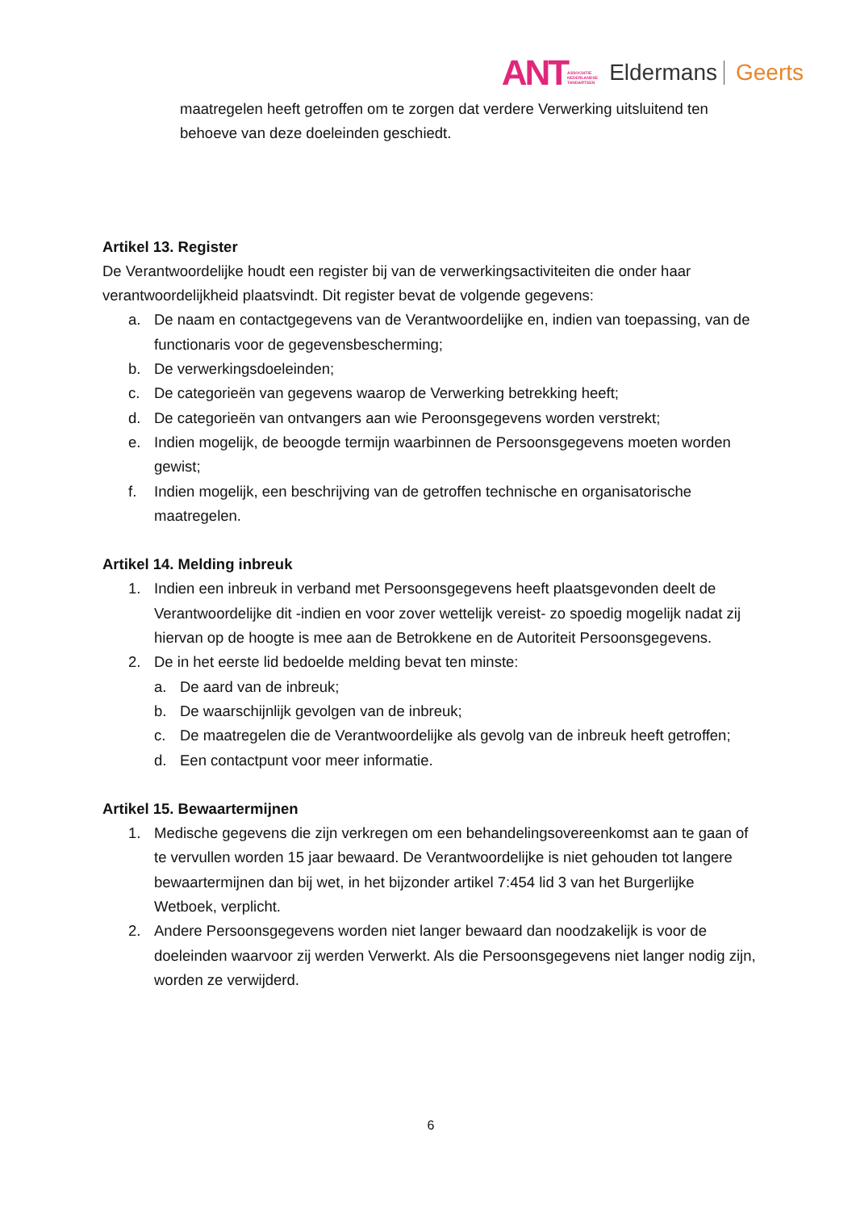ANTASSOCIATIE
NEDERLANDSE
TANDARTSEN Eldermans Geerts
maatregelen heeft getroffen om te zorgen dat verdere Verwerking uitsluitend ten behoeve van deze doeleinden geschiedt.
Artikel 13. Register
De Verantwoordelijke houdt een register bij van de verwerkingsactiviteiten die onder haar verantwoordelijkheid plaatsvindt. Dit register bevat de volgende gegevens:
a. De naam en contactgegevens van de Verantwoordelijke en, indien van toepassing, van de functionaris voor de gegevensbescherming;
b. De verwerkingsdoeleinden;
c. De categorieën van gegevens waarop de Verwerking betrekking heeft;
d. De categorieën van ontvangers aan wie Peroonsgegevens worden verstrekt;
e. Indien mogelijk, de beoogde termijn waarbinnen de Persoonsgegevens moeten worden gewist;
f. Indien mogelijk, een beschrijving van de getroffen technische en organisatorische maatregelen.
Artikel 14. Melding inbreuk
1. Indien een inbreuk in verband met Persoonsgegevens heeft plaatsgevonden deelt de Verantwoordelijke dit -indien en voor zover wettelijk vereist- zo spoedig mogelijk nadat zij hiervan op de hoogte is mee aan de Betrokkene en de Autoriteit Persoonsgegevens.
2. De in het eerste lid bedoelde melding bevat ten minste:
a. De aard van de inbreuk;
b. De waarschijnlijk gevolgen van de inbreuk;
c. De maatregelen die de Verantwoordelijke als gevolg van de inbreuk heeft getroffen;
d. Een contactpunt voor meer informatie.
Artikel 15. Bewaartermijnen
1. Medische gegevens die zijn verkregen om een behandelingsovereenkomst aan te gaan of te vervullen worden 15 jaar bewaard. De Verantwoordelijke is niet gehouden tot langere bewaartermijnen dan bij wet, in het bijzonder artikel 7:454 lid 3 van het Burgerlijke Wetboek, verplicht.
2. Andere Persoonsgegevens worden niet langer bewaard dan noodzakelijk is voor de doeleinden waarvoor zij werden Verwerkt. Als die Persoonsgegevens niet langer nodig zijn, worden ze verwijderd.
6